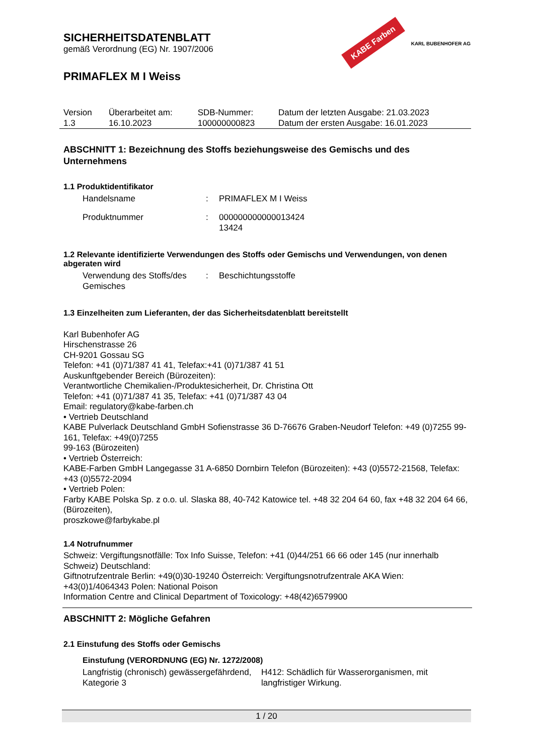KABE Farben KARL BUBENHOFER AG
SICHERHEITSDATENBLATT
gemäß Verordnung (EG) Nr. 1907/2006
PRIMAFLEX M I Weiss
| Version 1.3 | Überarbeitet am: 16.10.2023 | SDB-Nummer: 100000000823 | Datum der letzten Ausgabe: 21.03.2023 Datum der ersten Ausgabe: 16.01.2023 |
ABSCHNITT 1: Bezeichnung des Stoffs beziehungsweise des Gemischs und des Unternehmens
1.1 Produktidentifikator
| Handelsname | : | PRIMAFLEX M I Weiss |
| Produktnummer | : | 000000000000013424 13424 |
1.2 Relevante identifizierte Verwendungen des Stoffs oder Gemischs und Verwendungen, von denen abgeraten wird
| Verwendung des Stoffs/des Gemisches | : | Beschichtungsstoffe |
1.3 Einzelheiten zum Lieferanten, der das Sicherheitsdatenblatt bereitstellt
Karl Bubenhofer AG
Hirschenstrasse 26
CH-9201 Gossau SG
Telefon: +41 (0)71/387 41 41, Telefax:+41 (0)71/387 41 51
Auskunftgebender Bereich (Bürozeiten):
Verantwortliche Chemikalien-/Produktesicherheit, Dr. Christina Ott
Telefon: +41 (0)71/387 41 35, Telefax: +41 (0)71/387 43 04
Email: regulatory@kabe-farben.ch
• Vertrieb Deutschland
KABE Pulverlack Deutschland GmbH Sofienstrasse 36 D-76676 Graben-Neudorf Telefon: +49 (0)7255 99-161, Telefax: +49(0)7255
99-163 (Bürozeiten)
• Vertrieb Österreich:
KABE-Farben GmbH Langegasse 31 A-6850 Dornbirn Telefon (Bürozeiten): +43 (0)5572-21568, Telefax: +43 (0)5572-2094
• Vertrieb Polen:
Farby KABE Polska Sp. z o.o. ul. Slaska 88, 40-742 Katowice tel. +48 32 204 64 60, fax +48 32 204 64 66, (Bürozeiten),
proszkowe@farbykabe.pl
1.4 Notrufnummer
Schweiz: Vergiftungsnotfälle: Tox Info Suisse, Telefon: +41 (0)44/251 66 66 oder 145 (nur innerhalb Schweiz) Deutschland:
Giftnotrufzentrale Berlin: +49(0)30-19240 Österreich: Vergiftungsnotrufzentrale AKA Wien: +43(0)1/4064343 Polen: National Poison
Information Centre and Clinical Department of Toxicology: +48(42)6579900
ABSCHNITT 2: Mögliche Gefahren
2.1 Einstufung des Stoffs oder Gemischs
Einstufung (VERORDNUNG (EG) Nr. 1272/2008)
| Langfristig (chronisch) gewässergefährdend, Kategorie 3 | H412: Schädlich für Wasserorganismen, mit langfristiger Wirkung. |
1 / 20